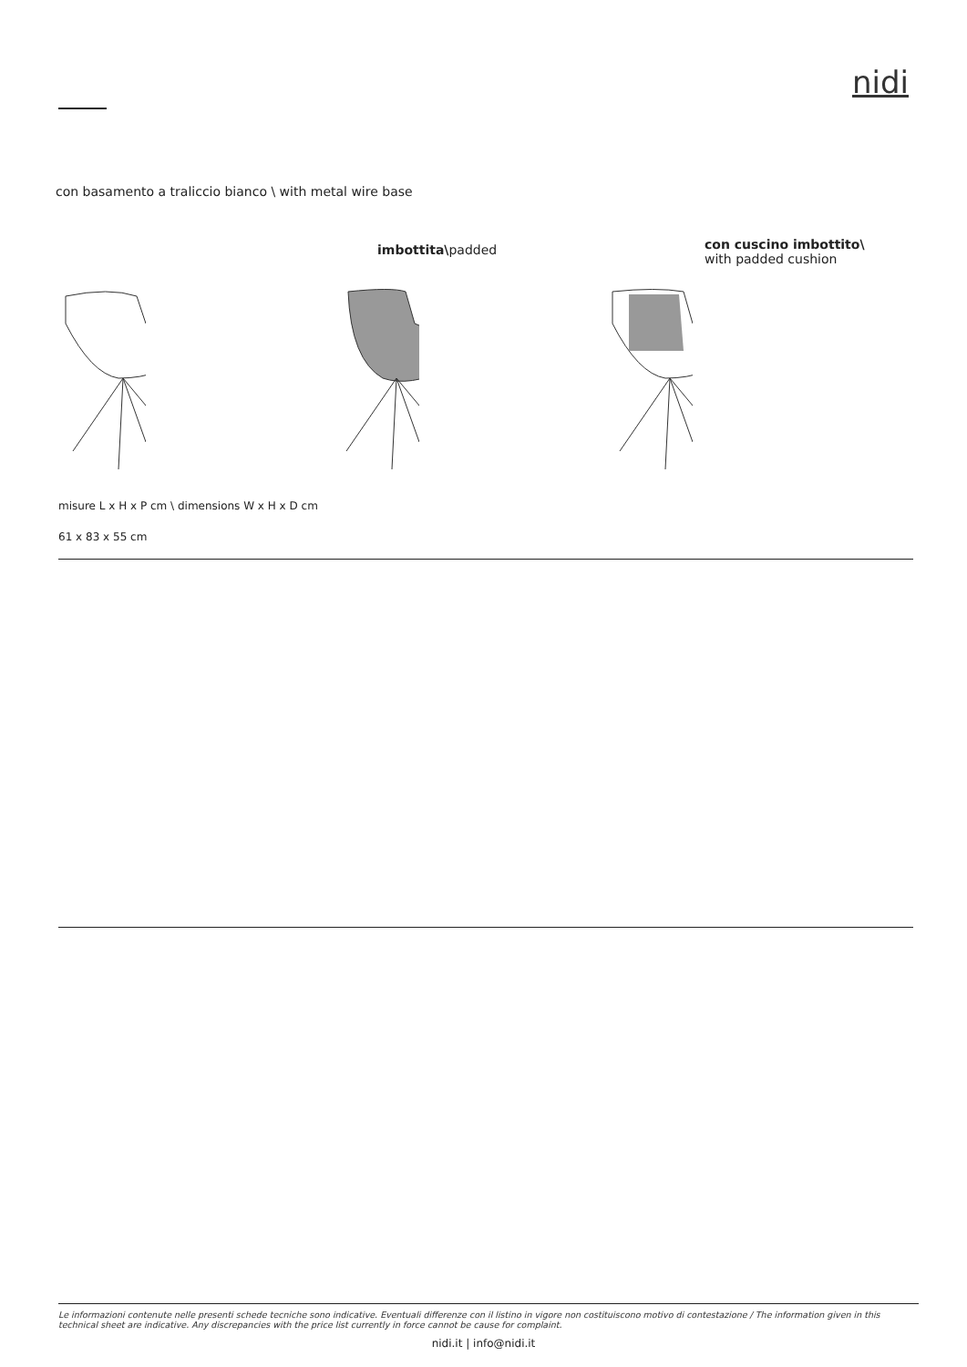nidi
con basamento a traliccio bianco \ with metal wire base
imbottita\padded
con cuscino imbottito\
with padded cushion
misure L x H x P cm \ dimensions W x H x D cm
61 x 83 x 55 cm
Le informazioni contenute nelle presenti schede tecniche sono indicative. Eventuali differenze con il listino in vigore non costituiscono motivo di contestazione / The information given in this technical sheet are indicative. Any discrepancies with the price list currently in force cannot be cause for complaint.
nidi.it | info@nidi.it